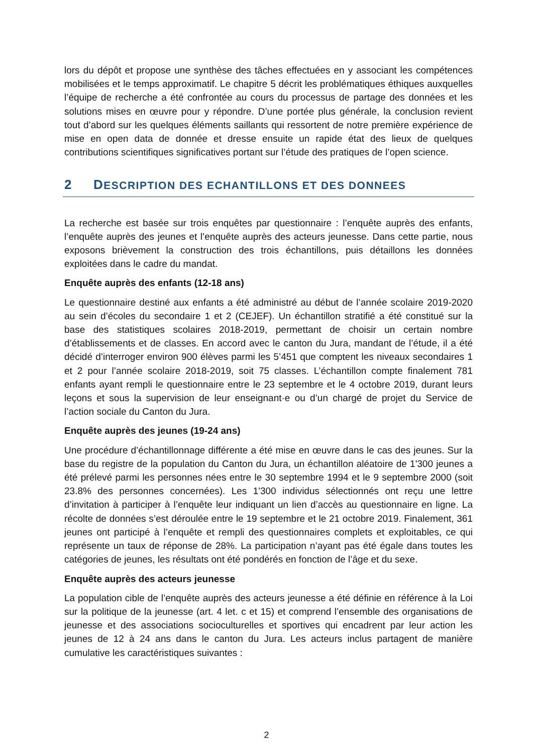lors du dépôt et propose une synthèse des tâches effectuées en y associant les compétences mobilisées et le temps approximatif. Le chapitre 5 décrit les problématiques éthiques auxquelles l’équipe de recherche a été confrontée au cours du processus de partage des données et les solutions mises en œuvre pour y répondre. D’une portée plus générale, la conclusion revient tout d’abord sur les quelques éléments saillants qui ressortent de notre première expérience de mise en open data de donnée et dresse ensuite un rapide état des lieux de quelques contributions scientifiques significatives portant sur l’étude des pratiques de l’open science.
2 DESCRIPTION DES ECHANTILLONS ET DES DONNEES
La recherche est basée sur trois enquêtes par questionnaire : l’enquête auprès des enfants, l’enquête auprès des jeunes et l’enquête auprès des acteurs jeunesse. Dans cette partie, nous exposons brièvement la construction des trois échantillons, puis détaillons les données exploitées dans le cadre du mandat.
Enquête auprès des enfants (12-18 ans)
Le questionnaire destiné aux enfants a été administré au début de l’année scolaire 2019-2020 au sein d’écoles du secondaire 1 et 2 (CEJEF). Un échantillon stratifié a été constitué sur la base des statistiques scolaires 2018-2019, permettant de choisir un certain nombre d’établissements et de classes. En accord avec le canton du Jura, mandant de l’étude, il a été décidé d’interroger environ 900 élèves parmi les 5’451 que comptent les niveaux secondaires 1 et 2 pour l’année scolaire 2018-2019, soit 75 classes. L’échantillon compte finalement 781 enfants ayant rempli le questionnaire entre le 23 septembre et le 4 octobre 2019, durant leurs leçons et sous la supervision de leur enseignant·e ou d’un chargé de projet du Service de l’action sociale du Canton du Jura.
Enquête auprès des jeunes (19-24 ans)
Une procédure d’échantillonnage différente a été mise en œuvre dans le cas des jeunes. Sur la base du registre de la population du Canton du Jura, un échantillon aléatoire de 1'300 jeunes a été prélevé parmi les personnes nées entre le 30 septembre 1994 et le 9 septembre 2000 (soit 23.8% des personnes concernées). Les 1'300 individus sélectionnés ont reçu une lettre d’invitation à participer à l’enquête leur indiquant un lien d’accès au questionnaire en ligne. La récolte de données s’est déroulée entre le 19 septembre et le 21 octobre 2019. Finalement, 361 jeunes ont participé à l’enquête et rempli des questionnaires complets et exploitables, ce qui représente un taux de réponse de 28%. La participation n’ayant pas été égale dans toutes les catégories de jeunes, les résultats ont été pondérés en fonction de l’âge et du sexe.
Enquête auprès des acteurs jeunesse
La population cible de l’enquête auprès des acteurs jeunesse a été définie en référence à la Loi sur la politique de la jeunesse (art. 4 let. c et 15) et comprend l’ensemble des organisations de jeunesse et des associations socioculturelles et sportives qui encadrent par leur action les jeunes de 12 à 24 ans dans le canton du Jura. Les acteurs inclus partagent de manière cumulative les caractéristiques suivantes :
2